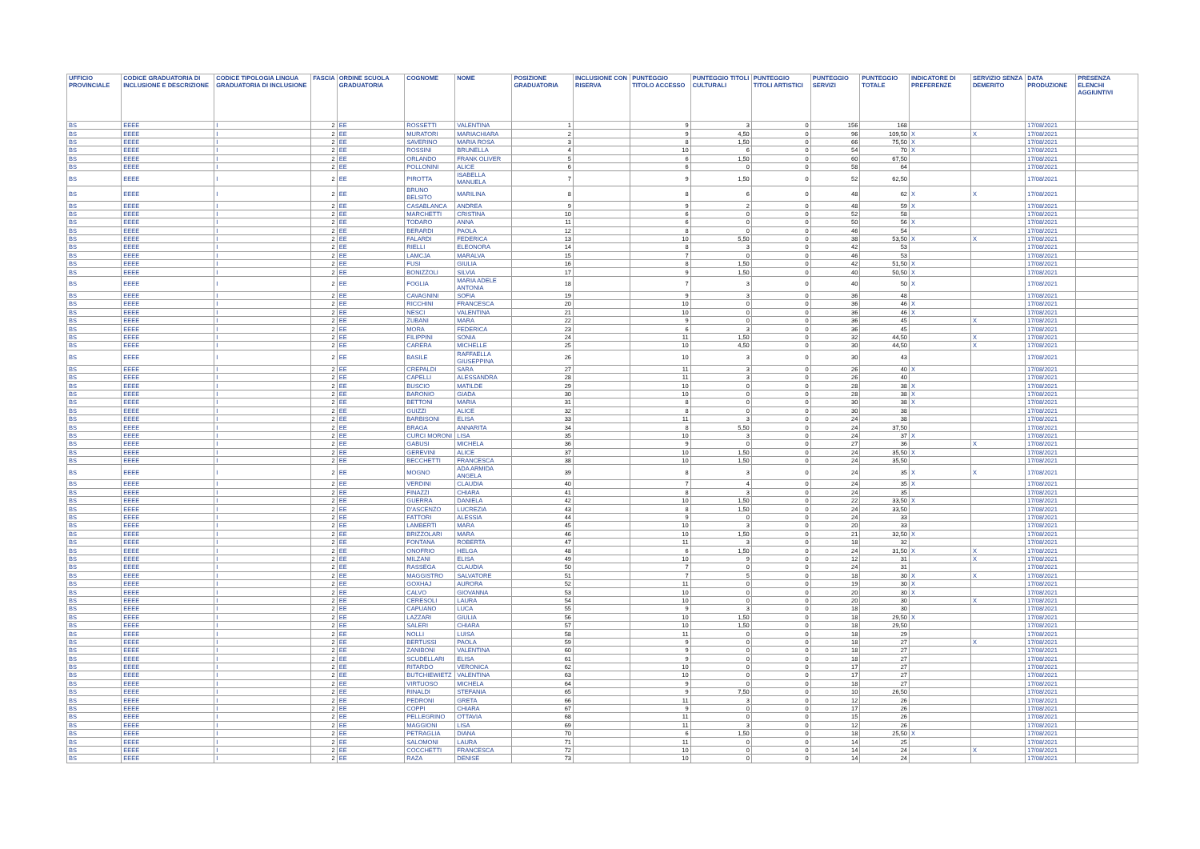| UFFICIO PROVINCIALE | CODICE GRADUATORIA DI INCLUSIONE E DESCRIZIONE | CODICE TIPOLOGIA LINGUA GRADUATORIA DI INCLUSIONE | FASCIA | ORDINE SCUOLA GRADUATORIA | COGNOME | NOME | POSIZIONE GRADUATORIA | INCLUSIONE CON RISERVA | PUNTEGGIO TITOLO ACCESSO | PUNTEGGIO TITOLI CULTURALI | PUNTEGGIO TITOLI ARTISTICI | PUNTEGGIO SERVIZI | PUNTEGGIO TOTALE | INDICATORE DI PREFERENZE | SERVIZIO SENZA DEMERITO | DATA PRODUZIONE | PRESENZA ELENCHI AGGIUNTIVI |
| --- | --- | --- | --- | --- | --- | --- | --- | --- | --- | --- | --- | --- | --- | --- | --- | --- | --- |
| BS | EEEE | I | 2 | EE | ROSSETTI | VALENTINA | 1 | | 9 | 3 | 0 | 156 | 168 | | | 17/08/2021 | |
| BS | EEEE | I | 2 | EE | MURATORI | MARIACHIARA | 2 | | 9 | 4,50 | 0 | 96 | 109,50 | X | X | 17/08/2021 | |
| BS | EEEE | I | 2 | EE | SAVERINO | MARIA ROSA | 3 | | 8 | 1,50 | 0 | 66 | 75,50 | X | | 17/08/2021 | |
| BS | EEEE | I | 2 | EE | ROSSINI | BRUNELLA | 4 | | 10 | 6 | 0 | 54 | 70 | X | | 17/08/2021 | |
| BS | EEEE | I | 2 | EE | ORLANDO | FRANK OLIVER | 5 | | 6 | 1,50 | 0 | 60 | 67,50 | | | 17/08/2021 | |
| BS | EEEE | I | 2 | EE | POLLONINI | ALICE | 6 | | 6 | 0 | 0 | 58 | 64 | | | 17/08/2021 | |
| BS | EEEE | I | 2 | EE | PIROTTA | ISABELLA MANUELA | 7 | | 9 | 1,50 | 0 | 52 | 62,50 | | | 17/08/2021 | |
| BS | EEEE | I | 2 | EE | BRUNO BELSITO | MARILINA | 8 | | 8 | 6 | 0 | 48 | 62 | X | X | 17/08/2021 | |
| BS | EEEE | I | 2 | EE | CASABLANCA | ANDREA | 9 | | 9 | 2 | 0 | 48 | 59 | X | | 17/08/2021 | |
| BS | EEEE | I | 2 | EE | MARCHETTI | CRISTINA | 10 | | 6 | 0 | 0 | 52 | 58 | | | 17/08/2021 | |
| BS | EEEE | I | 2 | EE | TODARO | ANNA | 11 | | 6 | 0 | 0 | 50 | 56 | X | | 17/08/2021 | |
| BS | EEEE | I | 2 | EE | BERARDI | PAOLA | 12 | | 8 | 0 | 0 | 46 | 54 | | | 17/08/2021 | |
| BS | EEEE | I | 2 | EE | FALARDI | FEDERICA | 13 | | 10 | 5,50 | 0 | 38 | 53,50 | X | X | 17/08/2021 | |
| BS | EEEE | I | 2 | EE | RIELLI | ELEONORA | 14 | | 8 | 3 | 0 | 42 | 53 | | | 17/08/2021 | |
| BS | EEEE | I | 2 | EE | LAMCJA | MARALVA | 15 | | 7 | 0 | 0 | 46 | 53 | | | 17/08/2021 | |
| BS | EEEE | I | 2 | EE | FUSI | GIULIA | 16 | | 8 | 1,50 | 0 | 42 | 51,50 | X | | 17/08/2021 | |
| BS | EEEE | I | 2 | EE | BONIZZOLI | SILVIA | 17 | | 9 | 1,50 | 0 | 40 | 50,50 | X | | 17/08/2021 | |
| BS | EEEE | I | 2 | EE | FOGLIA | MARIA ADELE ANTONIA | 18 | | 7 | 3 | 0 | 40 | 50 | X | | 17/08/2021 | |
| BS | EEEE | I | 2 | EE | CAVAGNINI | SOFIA | 19 | | 9 | 3 | 0 | 36 | 48 | | | 17/08/2021 | |
| BS | EEEE | I | 2 | EE | RICCHINI | FRANCESCA | 20 | | 10 | 0 | 0 | 36 | 46 | X | | 17/08/2021 | |
| BS | EEEE | I | 2 | EE | NESCI | VALENTINA | 21 | | 10 | 0 | 0 | 36 | 46 | X | | 17/08/2021 | |
| BS | EEEE | I | 2 | EE | ZUBANI | MARA | 22 | | 9 | 0 | 0 | 36 | 45 | | X | 17/08/2021 | |
| BS | EEEE | I | 2 | EE | MORA | FEDERICA | 23 | | 6 | 3 | 0 | 36 | 45 | | | 17/08/2021 | |
| BS | EEEE | I | 2 | EE | FILIPPINI | SONIA | 24 | | 11 | 1,50 | 0 | 32 | 44,50 | | X | 17/08/2021 | |
| BS | EEEE | I | 2 | EE | CARERA | MICHELLE | 25 | | 10 | 4,50 | 0 | 30 | 44,50 | | X | 17/08/2021 | |
| BS | EEEE | I | 2 | EE | BASILE | RAFFAELLA GIUSEPPINA | 26 | | 10 | 3 | 0 | 30 | 43 | | | 17/08/2021 | |
| BS | EEEE | I | 2 | EE | CREPALDI | SARA | 27 | | 11 | 3 | 0 | 26 | 40 | X | | 17/08/2021 | |
| BS | EEEE | I | 2 | EE | CAPELLI | ALESSANDRA | 28 | | 11 | 3 | 0 | 26 | 40 | | | 17/08/2021 | |
| BS | EEEE | I | 2 | EE | BUSCIO | MATILDE | 29 | | 10 | 0 | 0 | 28 | 38 | X | | 17/08/2021 | |
| BS | EEEE | I | 2 | EE | BARONIO | GIADA | 30 | | 10 | 0 | 0 | 28 | 38 | X | | 17/08/2021 | |
| BS | EEEE | I | 2 | EE | BETTONI | MARIA | 31 | | 8 | 0 | 0 | 30 | 38 | X | | 17/08/2021 | |
| BS | EEEE | I | 2 | EE | GUIZZI | ALICE | 32 | | 8 | 0 | 0 | 30 | 38 | | | 17/08/2021 | |
| BS | EEEE | I | 2 | EE | BARBISONI | ELISA | 33 | | 11 | 3 | 0 | 24 | 38 | | | 17/08/2021 | |
| BS | EEEE | I | 2 | EE | BRAGA | ANNARITA | 34 | | 8 | 5,50 | 0 | 24 | 37,50 | | | 17/08/2021 | |
| BS | EEEE | I | 2 | EE | CURCI MORONI | LISA | 35 | | 10 | 3 | 0 | 24 | 37 | X | | 17/08/2021 | |
| BS | EEEE | I | 2 | EE | GABUSI | MICHELA | 36 | | 9 | 0 | 0 | 27 | 36 | | X | 17/08/2021 | |
| BS | EEEE | I | 2 | EE | GEREVINI | ALICE | 37 | | 10 | 1,50 | 0 | 24 | 35,50 | X | | 17/08/2021 | |
| BS | EEEE | I | 2 | EE | BECCHETTI | FRANCESCA | 38 | | 10 | 1,50 | 0 | 24 | 35,50 | | | 17/08/2021 | |
| BS | EEEE | I | 2 | EE | MOGNO | ADA ARMIDA ANGELA | 39 | | 8 | 3 | 0 | 24 | 35 | X | X | 17/08/2021 | |
| BS | EEEE | I | 2 | EE | VERDINI | CLAUDIA | 40 | | 7 | 4 | 0 | 24 | 35 | X | | 17/08/2021 | |
| BS | EEEE | I | 2 | EE | FINAZZI | CHIARA | 41 | | 8 | 3 | 0 | 24 | 35 | | | 17/08/2021 | |
| BS | EEEE | I | 2 | EE | GUERRA | DANIELA | 42 | | 10 | 1,50 | 0 | 22 | 33,50 | X | | 17/08/2021 | |
| BS | EEEE | I | 2 | EE | D'ASCENZO | LUCREZIA | 43 | | 8 | 1,50 | 0 | 24 | 33,50 | | | 17/08/2021 | |
| BS | EEEE | I | 2 | EE | FATTORI | ALESSIA | 44 | | 9 | 0 | 0 | 24 | 33 | | | 17/08/2021 | |
| BS | EEEE | I | 2 | EE | LAMBERTI | MARA | 45 | | 10 | 3 | 0 | 20 | 33 | | | 17/08/2021 | |
| BS | EEEE | I | 2 | EE | BRIZZOLARI | MARA | 46 | | 10 | 1,50 | 0 | 21 | 32,50 | X | | 17/08/2021 | |
| BS | EEEE | I | 2 | EE | FONTANA | ROBERTA | 47 | | 11 | 3 | 0 | 18 | 32 | | | 17/08/2021 | |
| BS | EEEE | I | 2 | EE | ONOFRIO | HELGA | 48 | | 6 | 1,50 | 0 | 24 | 31,50 | X | X | 17/08/2021 | |
| BS | EEEE | I | 2 | EE | MILZANI | ELISA | 49 | | 10 | 9 | 0 | 12 | 31 | | X | 17/08/2021 | |
| BS | EEEE | I | 2 | EE | RASSEGA | CLAUDIA | 50 | | 7 | 0 | 0 | 24 | 31 | | | 17/08/2021 | |
| BS | EEEE | I | 2 | EE | MAGGISTRO | SALVATORE | 51 | | 7 | 5 | 0 | 18 | 30 | X | X | 17/08/2021 | |
| BS | EEEE | I | 2 | EE | GOXHAJ | AURORA | 52 | | 11 | 0 | 0 | 19 | 30 | X | | 17/08/2021 | |
| BS | EEEE | I | 2 | EE | CALVO | GIOVANNA | 53 | | 10 | 0 | 0 | 20 | 30 | X | | 17/08/2021 | |
| BS | EEEE | I | 2 | EE | CERESOLI | LAURA | 54 | | 10 | 0 | 0 | 20 | 30 | | X | 17/08/2021 | |
| BS | EEEE | I | 2 | EE | CAPUANO | LUCA | 55 | | 9 | 3 | 0 | 18 | 30 | | | 17/08/2021 | |
| BS | EEEE | I | 2 | EE | LAZZARI | GIULIA | 56 | | 10 | 1,50 | 0 | 18 | 29,50 | X | | 17/08/2021 | |
| BS | EEEE | I | 2 | EE | SALERI | CHIARA | 57 | | 10 | 1,50 | 0 | 18 | 29,50 | | | 17/08/2021 | |
| BS | EEEE | I | 2 | EE | NOLLI | LUISA | 58 | | 11 | 0 | 0 | 18 | 29 | | | 17/08/2021 | |
| BS | EEEE | I | 2 | EE | BERTUSSI | PAOLA | 59 | | 9 | 0 | 0 | 18 | 27 | | X | 17/08/2021 | |
| BS | EEEE | I | 2 | EE | ZANIBONI | VALENTINA | 60 | | 9 | 0 | 0 | 18 | 27 | | | 17/08/2021 | |
| BS | EEEE | I | 2 | EE | SCUDELLARI | ELISA | 61 | | 9 | 0 | 0 | 18 | 27 | | | 17/08/2021 | |
| BS | EEEE | I | 2 | EE | RITARDO | VERONICA | 62 | | 10 | 0 | 0 | 17 | 27 | | | 17/08/2021 | |
| BS | EEEE | I | 2 | EE | BUTCHIEWIETZ | VALENTINA | 63 | | 10 | 0 | 0 | 17 | 27 | | | 17/08/2021 | |
| BS | EEEE | I | 2 | EE | VIRTUOSO | MICHELA | 64 | | 9 | 0 | 0 | 18 | 27 | | | 17/08/2021 | |
| BS | EEEE | I | 2 | EE | RINALDI | STEFANIA | 65 | | 9 | 7,50 | 0 | 10 | 26,50 | | | 17/08/2021 | |
| BS | EEEE | I | 2 | EE | PEDRONI | GRETA | 66 | | 11 | 3 | 0 | 12 | 26 | | | 17/08/2021 | |
| BS | EEEE | I | 2 | EE | COPPI | CHIARA | 67 | | 9 | 0 | 0 | 17 | 26 | | | 17/08/2021 | |
| BS | EEEE | I | 2 | EE | PELLEGRINO | OTTAVIA | 68 | | 11 | 0 | 0 | 15 | 26 | | | 17/08/2021 | |
| BS | EEEE | I | 2 | EE | MAGGIONI | LISA | 69 | | 11 | 3 | 0 | 12 | 26 | | | 17/08/2021 | |
| BS | EEEE | I | 2 | EE | PETRAGLIA | DIANA | 70 | | 6 | 1,50 | 0 | 18 | 25,50 | X | | 17/08/2021 | |
| BS | EEEE | I | 2 | EE | SALOMONI | LAURA | 71 | | 11 | 0 | 0 | 14 | 25 | | | 17/08/2021 | |
| BS | EEEE | I | 2 | EE | COCCHETTI | FRANCESCA | 72 | | 10 | 0 | 0 | 14 | 24 | | X | 17/08/2021 | |
| BS | EEEE | I | 2 | EE | RAZA | DENISE | 73 | | 10 | 0 | 0 | 14 | 24 | | | 17/08/2021 | |